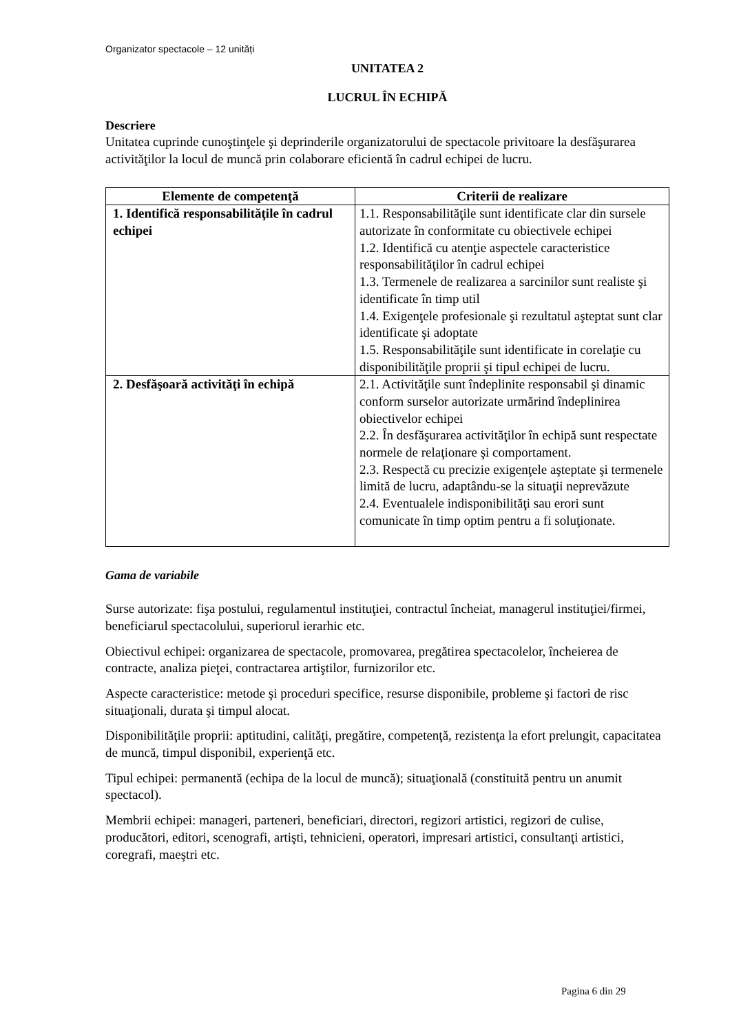Organizator spectacole – 12 unități
UNITATEA 2
LUCRUL ÎN ECHIPĂ
Descriere
Unitatea cuprinde cunoştinţele şi deprinderile organizatorului de spectacole privitoare la desfăşurarea activităţilor la locul de muncă prin colaborare eficientă în cadrul echipei de lucru.
| Elemente de competenţă | Criterii de realizare |
| --- | --- |
| 1. Identifică responsabilităţile în cadrul echipei | 1.1. Responsabilităţile sunt identificate clar din sursele autorizate în conformitate cu obiectivele echipei 1.2. Identifică cu atenţie aspectele caracteristice responsabilităţilor în cadrul echipei 1.3. Termenele de realizarea a sarcinilor sunt realiste şi identificate în timp util 1.4. Exigenţele profesionale şi rezultatul aşteptat sunt clar identificate şi adoptate 1.5. Responsabilităţile sunt identificate in corelaţie cu disponibilităţile proprii şi tipul echipei de lucru. |
| 2. Desfăşoară activităţi în echipă | 2.1. Activităţile sunt îndeplinite responsabil şi dinamic conform surselor autorizate urmărind îndeplinirea obiectivelor echipei 2.2. În desfăşurarea activităţilor în echipă sunt respectate normele de relaţionare şi comportament. 2.3. Respectă cu precizie exigenţele aşteptate şi termenele limită de lucru, adaptându-se la situaţii neprevăzute 2.4. Eventualele indisponibilităţi sau erori sunt comunicate în timp optim pentru a fi soluţionate. |
Gama de variabile
Surse autorizate: fişa postului, regulamentul instituţiei, contractul încheiat, managerul instituţiei/firmei, beneficiarul spectacolului, superiorul ierarhic etc.
Obiectivul echipei: organizarea de spectacole, promovarea, pregătirea spectacolelor, încheierea de contracte, analiza pieţei, contractarea artiştilor, furnizorilor etc.
Aspecte caracteristice: metode şi proceduri specifice, resurse disponibile, probleme şi factori de risc situaţionali, durata şi timpul alocat.
Disponibilităţile proprii: aptitudini, calităţi, pregătire, competenţă, rezistenţa la efort prelungit, capacitatea de muncă, timpul disponibil, experienţă etc.
Tipul echipei: permanentă (echipa de la locul de muncă); situaţională (constituită pentru un anumit spectacol).
Membrii echipei: manageri, parteneri, beneficiari, directori, regizori artistici, regizori de culise, producători, editori, scenografi, artişti, tehnicieni, operatori, impresari artistici, consultanţi artistici, coregrafi, maeştri etc.
Pagina 6 din 29